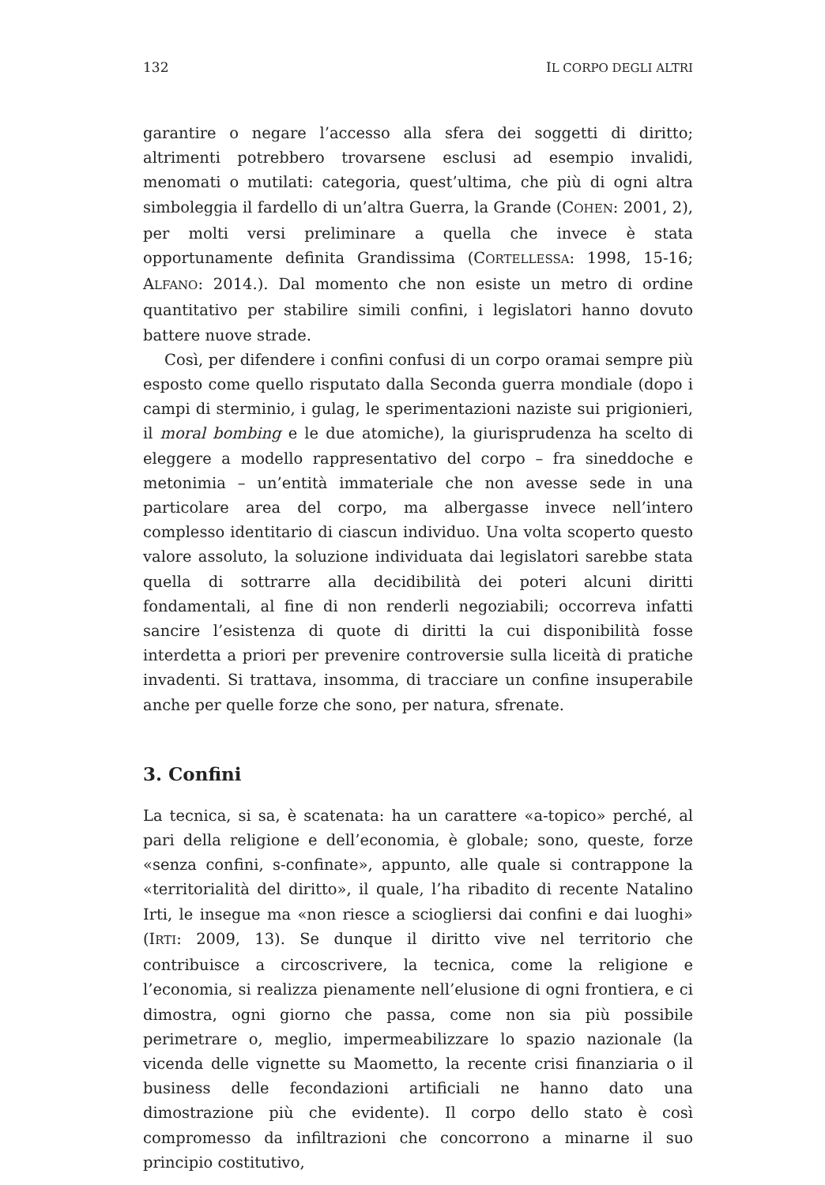132 IL CORPO DEGLI ALTRI
garantire o negare l’accesso alla sfera dei soggetti di diritto; altrimenti potrebbero trovarsene esclusi ad esempio invalidi, menomati o mutilati: categoria, quest’ultima, che più di ogni altra simboleggia il fardello di un’altra Guerra, la Grande (COHEN: 2001, 2), per molti versi preliminare a quella che invece è stata opportunamente definita Grandissima (CORTELLESSA: 1998, 15-16; ALFANO: 2014.). Dal momento che non esiste un metro di ordine quantitativo per stabilire simili confini, i legislatori hanno dovuto battere nuove strade.
Così, per difendere i confini confusi di un corpo oramai sempre più esposto come quello risputato dalla Seconda guerra mondiale (dopo i campi di sterminio, i gulag, le sperimentazioni naziste sui prigionieri, il moral bombing e le due atomiche), la giurisprudenza ha scelto di eleggere a modello rappresentativo del corpo – fra sineddoche e metonimia – un’entità immateriale che non avesse sede in una particolare area del corpo, ma albergasse invece nell’intero complesso identitario di ciascun individuo. Una volta scoperto questo valore assoluto, la soluzione individuata dai legislatori sarebbe stata quella di sottrarre alla decidibilità dei poteri alcuni diritti fondamentali, al fine di non renderli negoziabili; occorreva infatti sancire l’esistenza di quote di diritti la cui disponibilità fosse interdetta a priori per prevenire controversie sulla liceità di pratiche invadenti. Si trattava, insomma, di tracciare un confine insuperabile anche per quelle forze che sono, per natura, sfrenate.
3. Confini
La tecnica, si sa, è scatenata: ha un carattere «a-topico» perché, al pari della religione e dell’economia, è globale; sono, queste, forze «senza confini, s-confinate», appunto, alle quale si contrappone la «territorialità del diritto», il quale, l’ha ribadito di recente Natalino Irti, le insegue ma «non riesce a sciogliersi dai confini e dai luoghi» (IRTI: 2009, 13). Se dunque il diritto vive nel territorio che contribuisce a circoscrivere, la tecnica, come la religione e l’economia, si realizza pienamente nell’elusione di ogni frontiera, e ci dimostra, ogni giorno che passa, come non sia più possibile perimetrare o, meglio, impermeabilizzare lo spazio nazionale (la vicenda delle vignette su Maometto, la recente crisi finanziaria o il business delle fecondazioni artificiali ne hanno dato una dimostrazione più che evidente). Il corpo dello stato è così compromesso da infiltrazioni che concorrono a minarne il suo principio costitutivo,